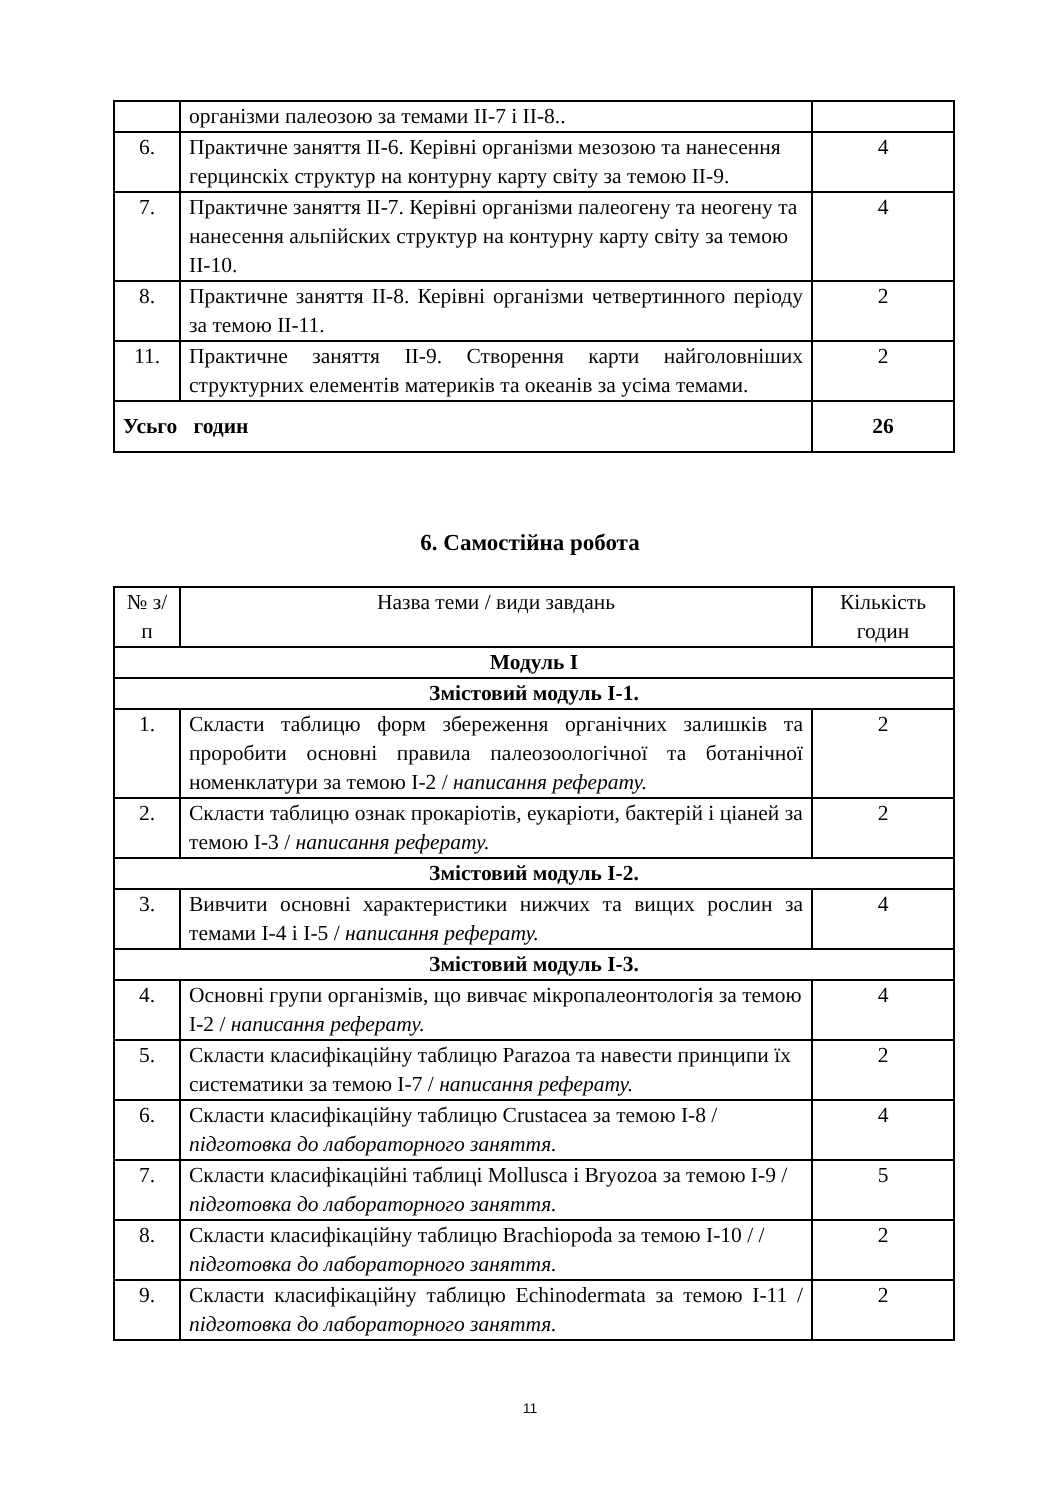| | організми палеозою за темами ІІ-7 і ІІ-8.. | |
| 6. | Практичне заняття ІІ-6. Керівні організми мезозою та нанесення герцинскіх структур на контурну карту світу за темою ІІ-9. | 4 |
| 7. | Практичне заняття ІІ-7. Керівні організми палеогену та неогену та нанесення альпійских структур на контурну карту світу за темою ІІ-10. | 4 |
| 8. | Практичне заняття ІІ-8. Керівні організми четвертинного періоду за темою ІІ-11. | 2 |
| 11. | Практичне заняття ІІ-9. Створення карти найголовніших структурних елементів материків та океанів за усіма темами. | 2 |
| Усьго годин | | 26 |
6. Самостійна робота
| № з/п | Назва теми / види завдань | Кількість годин |
| Модуль І | | |
| Змістовий модуль І-1. | | |
| 1. | Скласти таблицю форм збереження органічних залишків та проробити основні правила палеозоологічної та ботанічної номенклатури за темою І-2 / написання реферату. | 2 |
| 2. | Скласти таблицю ознак прокаріотів, еукаріоти, бактерій і ціаней за темою І-3 / написання реферату. | 2 |
| Змістовий модуль І-2. | | |
| 3. | Вивчити основні характеристики нижчих та вищих рослин за темами І-4 і І-5 / написання реферату. | 4 |
| Змістовий модуль І-3. | | |
| 4. | Основні групи організмів, що вивчає мікропалеонтологія за темою І-2 / написання реферату. | 4 |
| 5. | Скласти класифікаційну таблицю Parazoa та навести принципи їх систематики за темою І-7 / написання реферату. | 2 |
| 6. | Скласти класифікаційну таблицю Crustacea за темою І-8 / підготовка до лабораторного заняття. | 4 |
| 7. | Скласти класифікаційні таблиці Mollusca і Bryozoa за темою І-9 / підготовка до лабораторного заняття. | 5 |
| 8. | Скласти класифікаційну таблицю Brachiopoda за темою І-10 / / підготовка до лабораторного заняття. | 2 |
| 9. | Скласти класифікаційну таблицю Echinodermata за темою І-11 / підготовка до лабораторного заняття. | 2 |
11